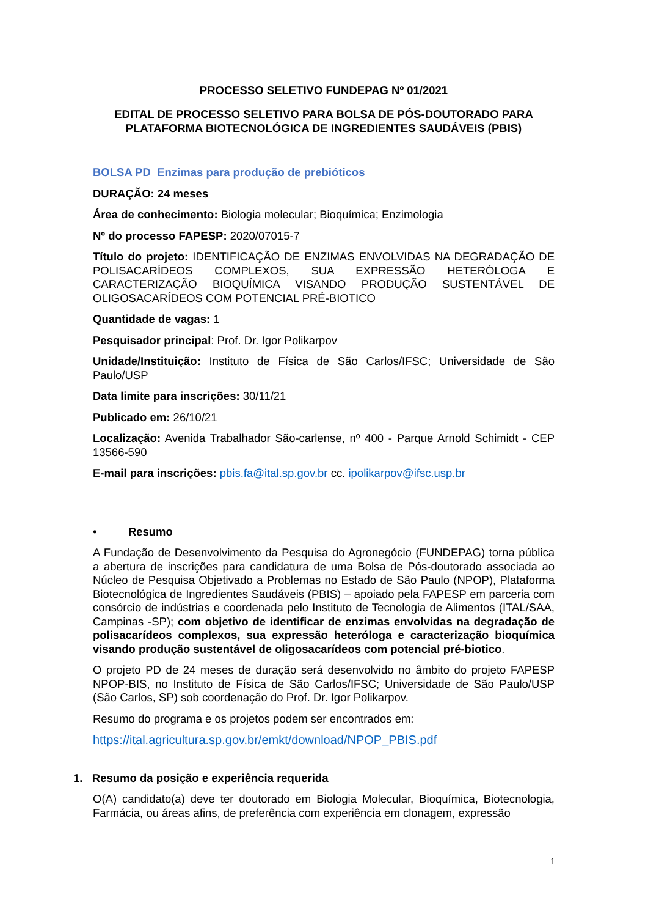PROCESSO SELETIVO FUNDEPAG Nº 01/2021
EDITAL DE PROCESSO SELETIVO PARA BOLSA DE PÓS-DOUTORADO PARA PLATAFORMA BIOTECNOLÓGICA DE INGREDIENTES SAUDÁVEIS (PBIS)
BOLSA PD Enzimas para produção de prebióticos
DURAÇÃO: 24 meses
Área de conhecimento: Biologia molecular; Bioquímica; Enzimologia
Nº do processo FAPESP: 2020/07015-7
Título do projeto: IDENTIFICAÇÃO DE ENZIMAS ENVOLVIDAS NA DEGRADAÇÃO DE POLISACARÍDEOS COMPLEXOS, SUA EXPRESSÃO HETERÓLOGA E CARACTERIZAÇÃO BIOQUÍMICA VISANDO PRODUÇÃO SUSTENTÁVEL DE OLIGOSACARÍDEOS COM POTENCIAL PRÉ-BIOTICO
Quantidade de vagas: 1
Pesquisador principal: Prof. Dr. Igor Polikarpov
Unidade/Instituição: Instituto de Física de São Carlos/IFSC; Universidade de São Paulo/USP
Data limite para inscrições: 30/11/21
Publicado em: 26/10/21
Localização: Avenida Trabalhador São-carlense, nº 400 - Parque Arnold Schimidt - CEP 13566-590
E-mail para inscrições: pbis.fa@ital.sp.gov.br cc. ipolikarpov@ifsc.usp.br
• Resumo
A Fundação de Desenvolvimento da Pesquisa do Agronegócio (FUNDEPAG) torna pública a abertura de inscrições para candidatura de uma Bolsa de Pós-doutorado associada ao Núcleo de Pesquisa Objetivado a Problemas no Estado de São Paulo (NPOP), Plataforma Biotecnológica de Ingredientes Saudáveis (PBIS) – apoiado pela FAPESP em parceria com consórcio de indústrias e coordenada pelo Instituto de Tecnologia de Alimentos (ITAL/SAA, Campinas -SP); com objetivo de identificar de enzimas envolvidas na degradação de polisacarídeos complexos, sua expressão heteróloga e caracterização bioquímica visando produção sustentável de oligosacarídeos com potencial pré-biotico.
O projeto PD de 24 meses de duração será desenvolvido no âmbito do projeto FAPESP NPOP-BIS, no Instituto de Física de São Carlos/IFSC; Universidade de São Paulo/USP (São Carlos, SP) sob coordenação do Prof. Dr. Igor Polikarpov.
Resumo do programa e os projetos podem ser encontrados em:
https://ital.agricultura.sp.gov.br/emkt/download/NPOP_PBIS.pdf
1. Resumo da posição e experiência requerida
O(A) candidato(a) deve ter doutorado em Biologia Molecular, Bioquímica, Biotecnologia, Farmácia, ou áreas afins, de preferência com experiência em clonagem, expressão
1